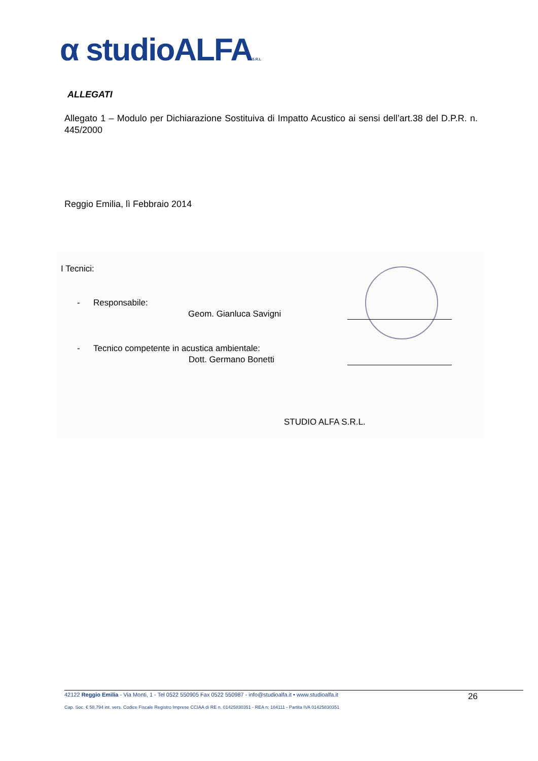α studioALFAS.R.L
ALLEGATI
Allegato 1 – Modulo per Dichiarazione Sostituiva di Impatto Acustico ai sensi dell’art.38 del D.P.R. n. 445/2000
Reggio Emilia, lì Febbraio 2014
I Tecnici:
- Responsabile:
Geom. Gianluca Savigni
-
Tecnico competente in acustica ambientale:
Dott. Germano Bonetti
STUDIO ALFA S.R.L.
42122 Reggio Emilia - Via Monti, 1 - Tel 0522 550905 Fax 0522 550987 - info@studioalfa.it • www.studioalfa.it 26
Cap. Soc. € 58.794 int. vers. Codice Fiscale Registro Imprese CCIAA di RE n. 01425830351 - REA n: 184111 - Partita IVA 01425830351